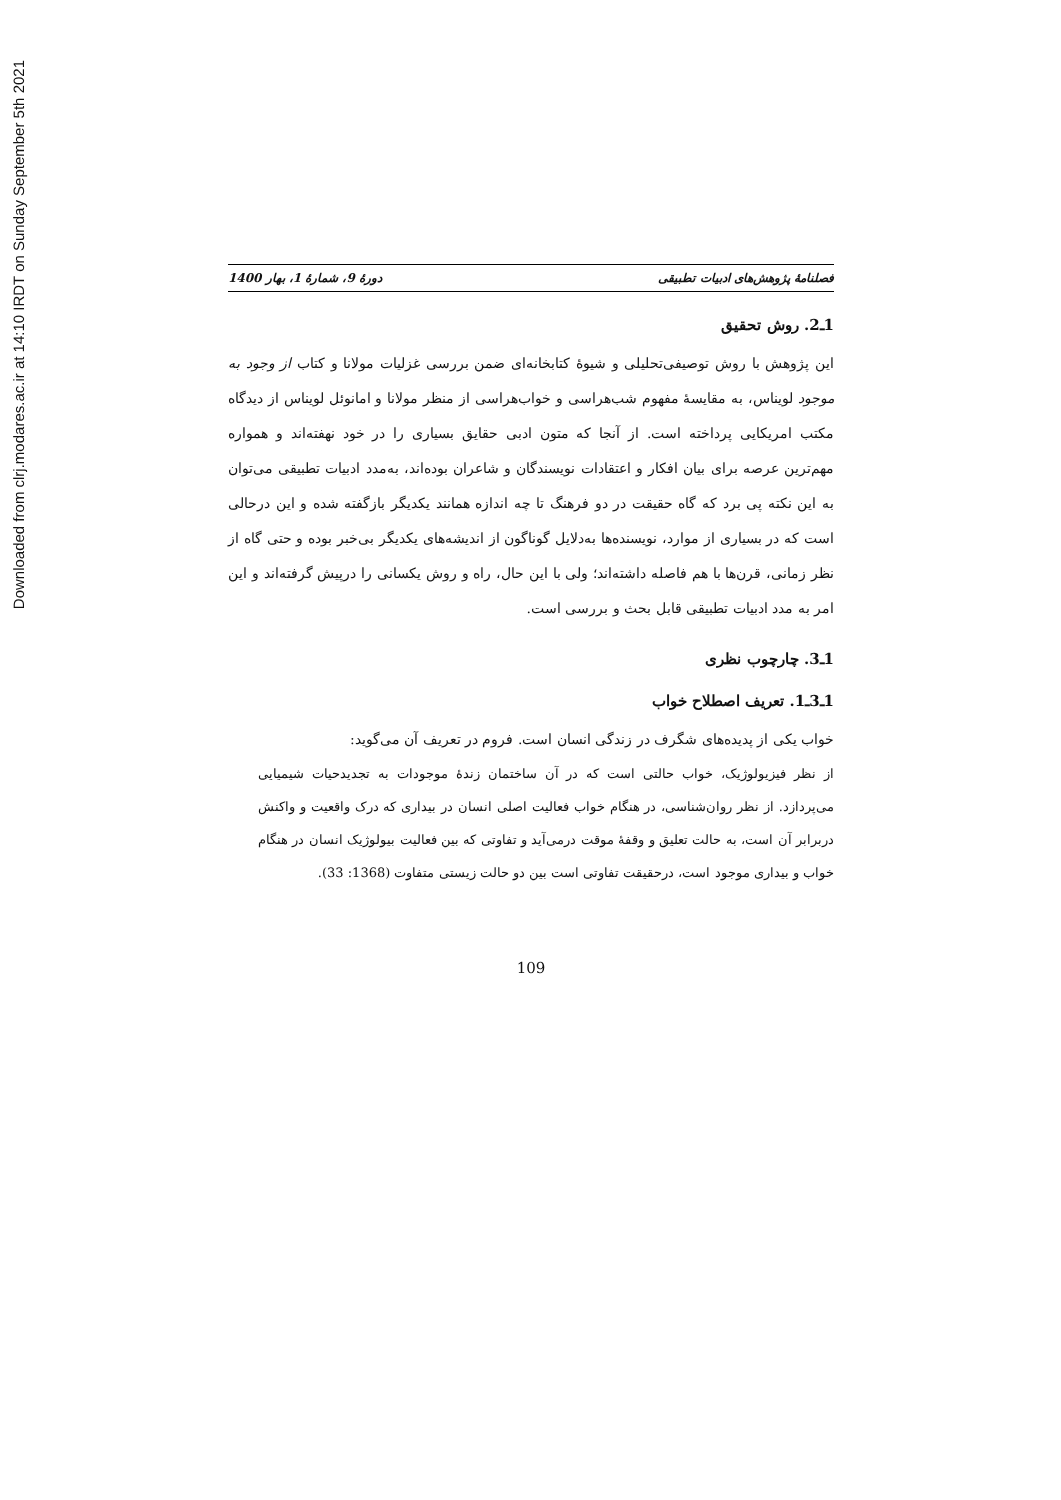Downloaded from clrj.modares.ac.ir at 14:10 IRDT on Sunday September 5th 2021
فصلنامهٔ پژوهش‌های ادبیات تطبیقی دورهٔ 9، شمارهٔ 1، بهار 1400
1ـ2. روش تحقیق
این پژوهش با روش توصیفی‌تحلیلی و شیوهٔ کتابخانه‌ای ضمن بررسی غزلیات مولانا و کتاب از وجود به موجود لویناس، به مقایسهٔ مفهوم شب‌هراسی و خواب‌هراسی از منظر مولانا و امانوئل لویناس از دیدگاه مکتب امریکایی پرداخته است. از آنجا که متون ادبی حقایق بسیاری را در خود نهفته‌اند و همواره مهم‌ترین عرصه برای بیان افکار و اعتقادات نویسندگان و شاعران بوده‌اند، به‌مدد ادبیات تطبیقی می‌توان به این نکته پی برد که گاه حقیقت در دو فرهنگ تا چه اندازه همانند یکدیگر بازگفته شده و این درحالی است که در بسیاری از موارد، نویسنده‌ها به‌دلایل گوناگون از اندیشه‌های یکدیگر بی‌خبر بوده و حتی گاه از نظر زمانی، قرن‌ها با هم فاصله داشته‌اند؛ ولی با این حال، راه و روش یکسانی را درپیش گرفته‌اند و این امر به مدد ادبیات تطبیقی قابل بحث و بررسی است.
1ـ3. چارچوب نظری
1ـ3ـ1. تعریف اصطلاح خواب
خواب یکی از پدیده‌های شگرف در زندگی انسان است. فروم در تعریف آن می‌گوید:
از نظر فیزیولوژیک، خواب حالتی است که در آن ساختمان زندهٔ موجودات به تجدیدحیات شیمیایی می‌پردازد. از نظر روان‌شناسی، در هنگام خواب فعالیت اصلی انسان در بیداری که درک واقعیت و واکنش دربرابر آن است، به حالت تعلیق و وقفهٔ موقت درمی‌آید و تفاوتی که بین فعالیت بیولوژیک انسان در هنگام خواب و بیداری موجود است، درحقیقت تفاوتی است بین دو حالت زیستی متفاوت (1368: 33).
109